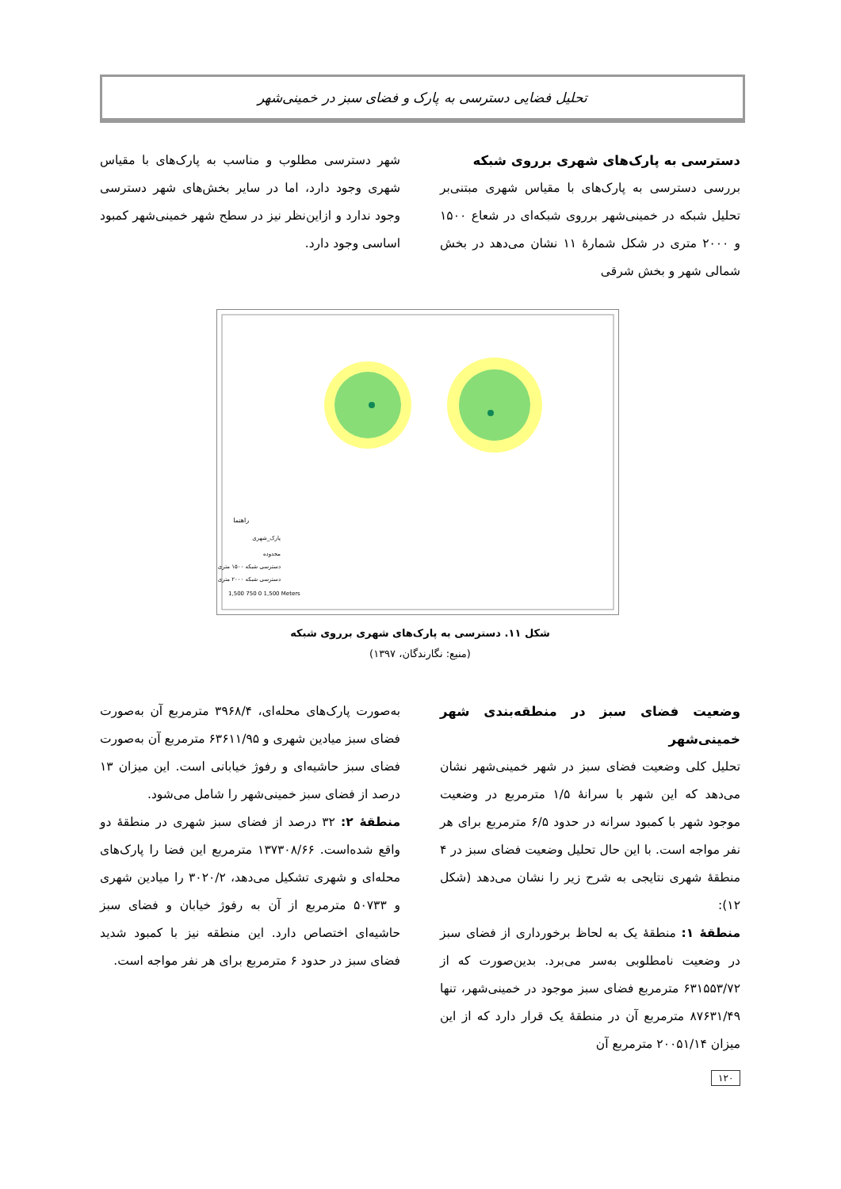تحلیل فضایی دسترسی به پارک و فضای سبز در خمینی‌شهر
دسترسی به پارک‌های شهری برروی شبکه
بررسی دسترسی به پارک‌های با مقیاس شهری مبتنی‌بر تحلیل شبکه در خمینی‌شهر برروی شبکه‌ای در شعاع ۱۵۰۰ و ۲۰۰۰ متری در شکل شمارهٔ ۱۱ نشان می‌دهد در بخش شمالی شهر و بخش شرقی
شهر دسترسی مطلوب و مناسب به پارک‌های با مقیاس شهری وجود دارد، اما در سایر بخش‌های شهر دسترسی وجود ندارد و ازاین‌نظر نیز در سطح شهر خمینی‌شهر کمبود اساسی وجود دارد.
راهنما
پارک_شهری
محدوده
دسترسی شبکه ۱۵۰۰ متری
دسترسی شبکه ۲۰۰۰ متری
1,500 750 0 1,500 Meters
شکل ۱۱. دسترسی به پارک‌های شهری برروی شبکه
(منبع: نگارندگان، ۱۳۹۷)
وضعیت فضای سبز در منطقه‌بندی شهر خمینی‌شهر
تحلیل کلی وضعیت فضای سبز در شهر خمینی‌شهر نشان می‌دهد که این شهر با سرانهٔ ۱/۵ مترمربع در وضعیت موجود شهر با کمبود سرانه در حدود ۶/۵ مترمربع برای هر نفر مواجه است. با این حال تحلیل وضعیت فضای سبز در ۴ منطقهٔ شهری نتایجی به شرح زیر را نشان می‌دهد (شکل ۱۲):
منطقهٔ ۱: منطقهٔ یک به لحاظ برخورداری از فضای سبز در وضعیت نامطلوبی به‌سر می‌برد. بدین‌صورت که از ۶۳۱۵۵۳/۷۲ مترمربع فضای سبز موجود در خمینی‌شهر، تنها ۸۷۶۳۱/۴۹ مترمربع آن در منطقهٔ یک قرار دارد که از این میزان ۲۰۰۵۱/۱۴ مترمربع آن
به‌صورت پارک‌های محله‌ای، ۳۹۶۸/۴ مترمربع آن به‌صورت فضای سبز میادین شهری و ۶۳۶۱۱/۹۵ مترمربع آن به‌صورت فضای سبز حاشیه‌ای و رفوژ خیابانی است. این میزان ۱۳ درصد از فضای سبز خمینی‌شهر را شامل می‌شود.
منطقهٔ ۲: ۳۲ درصد از فضای سبز شهری در منطقهٔ دو واقع شده‌است. ۱۳۷۳۰۸/۶۶ مترمربع این فضا را پارک‌های محله‌ای و شهری تشکیل می‌دهد، ۳۰۲۰/۲ را میادین شهری و ۵۰۷۳۳ مترمربع از آن به رفوژ خیابان و فضای سبز حاشیه‌ای اختصاص دارد. این منطقه نیز با کمبود شدید فضای سبز در حدود ۶ مترمربع برای هر نفر مواجه است.
۱۲۰